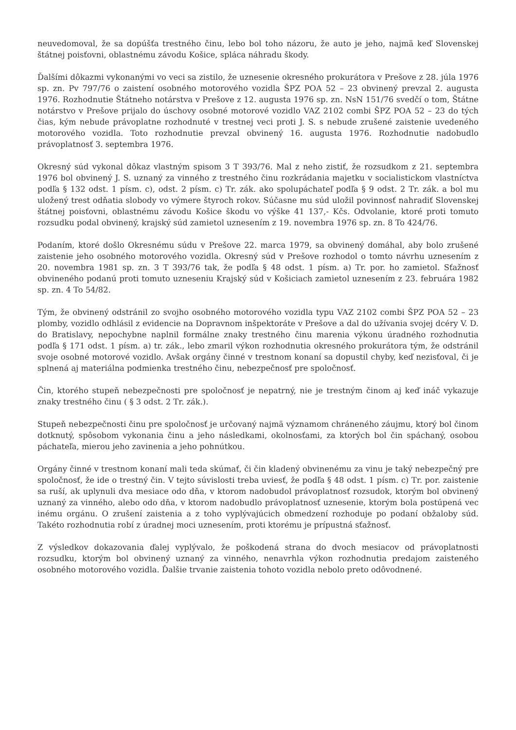neuvedomoval, že sa dopúšťa trestného činu, lebo bol toho názoru, že auto je jeho, najmä keď Slovenskej štátnej poisťovni, oblastnému závodu Košice, spláca náhradu škody.
Ďalšími dôkazmi vykonanými vo veci sa zistilo, že uznesenie okresného prokurátora v Prešove z 28. júla 1976 sp. zn. Pv 797/76 o zaistení osobného motorového vozidla ŠPZ POA 52 – 23 obvinený prevzal 2. augusta 1976. Rozhodnutie Štátneho notárstva v Prešove z 12. augusta 1976 sp. zn. NsN 151/76 svedčí o tom, Štátne notárstvo v Prešove prijalo do úschovy osobné motorové vozidlo VAZ 2102 combi ŠPZ POA 52 – 23 do tých čias, kým nebude právoplatne rozhodnuté v trestnej veci proti J. S. s nebude zrušené zaistenie uvedeného motorového vozidla. Toto rozhodnutie prevzal obvinený 16. augusta 1976. Rozhodnutie nadobudlo právoplatnosť 3. septembra 1976.
Okresný súd vykonal dôkaz vlastným spisom 3 T 393/76. Mal z neho zistiť, že rozsudkom z 21. septembra 1976 bol obvinený J. S. uznaný za vinného z trestného činu rozkrádania majetku v socialistickom vlastníctva podľa § 132 odst. 1 písm. c), odst. 2 písm. c) Tr. zák. ako spolupáchateľ podľa § 9 odst. 2 Tr. zák. a bol mu uložený trest odňatia slobody vo výmere štyroch rokov. Súčasne mu súd uložil povinnosť nahradiť Slovenskej štátnej poisťovni, oblastnému závodu Košice škodu vo výške 41 137,- Kčs. Odvolanie, ktoré proti tomuto rozsudku podal obvinený, krajský súd zamietol uznesením z 19. novembra 1976 sp. zn. 8 To 424/76.
Podaním, ktoré došlo Okresnému súdu v Prešove 22. marca 1979, sa obvinený domáhal, aby bolo zrušené zaistenie jeho osobného motorového vozidla. Okresný súd v Prešove rozhodol o tomto návrhu uznesením z 20. novembra 1981 sp. zn. 3 T 393/76 tak, že podľa § 48 odst. 1 písm. a) Tr. por. ho zamietol. Sťažnosť obvineného podanú proti tomuto uzneseniu Krajský súd v Košiciach zamietol uznesením z 23. februára 1982 sp. zn. 4 To 54/82.
Tým, že obvinený odstránil zo svojho osobného motorového vozidla typu VAZ 2102 combi ŠPZ POA 52 – 23 plomby, vozidlo odhlásil z evidencie na Dopravnom inšpektoráte v Prešove a dal do užívania svojej dcéry V. D. do Bratislavy, nepochybne naplnil formálne znaky trestného činu marenia výkonu úradného rozhodnutia podľa § 171 odst. 1 písm. a) tr. zák., lebo zmaril výkon rozhodnutia okresného prokurátora tým, že odstránil svoje osobné motorové vozidlo. Avšak orgány činné v trestnom konaní sa dopustil chyby, keď nezisťoval, či je splnená aj materiálna podmienka trestného činu, nebezpečnosť pre spoločnosť.
Čin, ktorého stupeň nebezpečnosti pre spoločnosť je nepatrný, nie je trestným činom aj keď ináč vykazuje znaky trestného činu ( § 3 odst. 2 Tr. zák.).
Stupeň nebezpečnosti činu pre spoločnosť je určovaný najmä významom chráneného záujmu, ktorý bol činom dotknutý, spôsobom vykonania činu a jeho následkami, okolnosťami, za ktorých bol čin spáchaný, osobou páchateľa, mierou jeho zavinenia a jeho pohnútkou.
Orgány činné v trestnom konaní mali teda skúmať, či čin kladený obvinenému za vinu je taký nebezpečný pre spoločnosť, že ide o trestný čin. V tejto súvislosti treba uviesť, že podľa § 48 odst. 1 písm. c) Tr. por. zaistenie sa ruší, ak uplynuli dva mesiace odo dňa, v ktorom nadobudol právoplatnosť rozsudok, ktorým bol obvinený uznaný za vinného, alebo odo dňa, v ktorom nadobudlo právoplatnosť uznesenie, ktorým bola postúpená vec inému orgánu. O zrušení zaistenia a z toho vyplývajúcich obmedzení rozhoduje po podaní obžaloby súd. Takéto rozhodnutia robí z úradnej moci uznesením, proti ktorému je prípustná sťažnosť.
Z výsledkov dokazovania ďalej vyplývalo, že poškodená strana do dvoch mesiacov od právoplatnosti rozsudku, ktorým bol obvinený uznaný za vinného, nenavrhla výkon rozhodnutia predajom zaisteného osobného motorového vozidla. Ďalšie trvanie zaistenia tohoto vozidla nebolo preto odôvodnené.